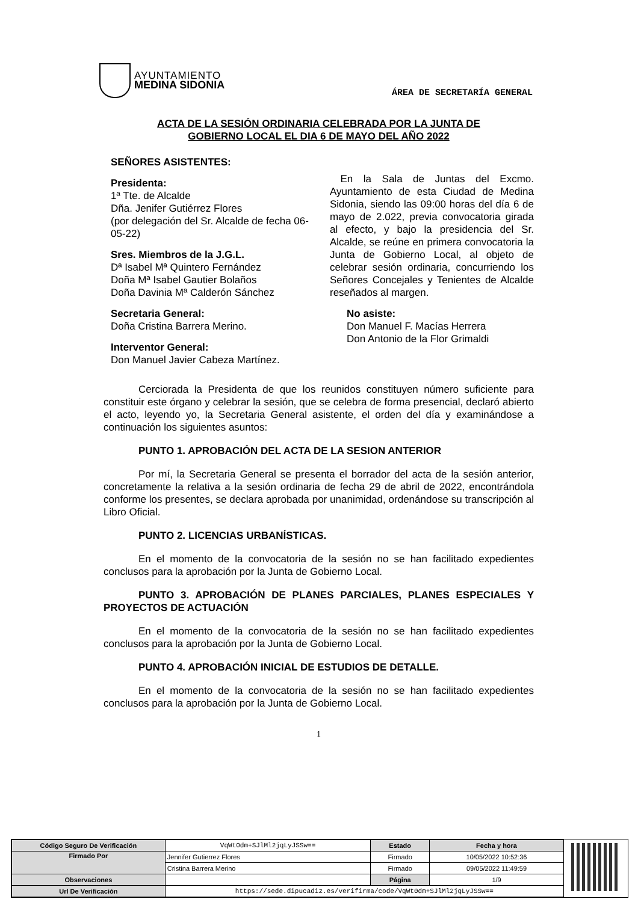AYUNTAMIENTO
MEDINA SIDONIA
ÁREA DE SECRETARÍA GENERAL
ACTA DE LA SESIÓN ORDINARIA CELEBRADA POR LA JUNTA DE
GOBIERNO LOCAL EL DIA 6 DE MAYO DEL AÑO 2022
SEÑORES ASISTENTES:
Presidenta:
1ª Tte. de Alcalde
Dña. Jenifer Gutiérrez Flores
(por delegación del Sr. Alcalde de fecha 06-05-22)
Sres. Miembros de la J.G.L.
Dª Isabel Mª Quintero Fernández
Doña Mª Isabel Gautier Bolaños
Doña Davinia Mª Calderón Sánchez
Secretaria General:
Doña Cristina Barrera Merino.
Interventor General:
Don Manuel Javier Cabeza Martínez.
En la Sala de Juntas del Excmo. Ayuntamiento de esta Ciudad de Medina Sidonia, siendo las 09:00 horas del día 6 de mayo de 2.022, previa convocatoria girada al efecto, y bajo la presidencia del Sr. Alcalde, se reúne en primera convocatoria la Junta de Gobierno Local, al objeto de celebrar sesión ordinaria, concurriendo los Señores Concejales y Tenientes de Alcalde reseñados al margen.
No asiste:
Don Manuel F. Macías Herrera
Don Antonio de la Flor Grimaldi
Cerciorada la Presidenta de que los reunidos constituyen número suficiente para constituir este órgano y celebrar la sesión, que se celebra de forma presencial, declaró abierto el acto, leyendo yo, la Secretaria General asistente, el orden del día y examinándose a continuación los siguientes asuntos:
PUNTO 1. APROBACIÓN DEL ACTA DE LA SESION ANTERIOR
Por mí, la Secretaria General se presenta el borrador del acta de la sesión anterior, concretamente la relativa a la sesión ordinaria de fecha 29 de abril de 2022, encontrándola conforme los presentes, se declara aprobada por unanimidad, ordenándose su transcripción al Libro Oficial.
PUNTO 2. LICENCIAS URBANÍSTICAS.
En el momento de la convocatoria de la sesión no se han facilitado expedientes conclusos para la aprobación por la Junta de Gobierno Local.
PUNTO 3. APROBACIÓN DE PLANES PARCIALES, PLANES ESPECIALES Y PROYECTOS DE ACTUACIÓN
En el momento de la convocatoria de la sesión no se han facilitado expedientes conclusos para la aprobación por la Junta de Gobierno Local.
PUNTO 4. APROBACIÓN INICIAL DE ESTUDIOS DE DETALLE.
En el momento de la convocatoria de la sesión no se han facilitado expedientes conclusos para la aprobación por la Junta de Gobierno Local.
1
| Código Seguro De Verificación | VqWt0dm+SJlMl2jqLyJSSw== | Estado | Fecha y hora |
| Firmado Por | Jennifer Gutierrez Flores | Firmado | 10/05/2022 10:52:36 |
| | Cristina Barrera Merino | Firmado | 09/05/2022 11:49:59 |
| Observaciones | | Página | 1/9 |
| Url De Verificación | https://sede.dipucadiz.es/verifirma/code/VqWt0dm+SJlMl2jqLyJSSw== | | |